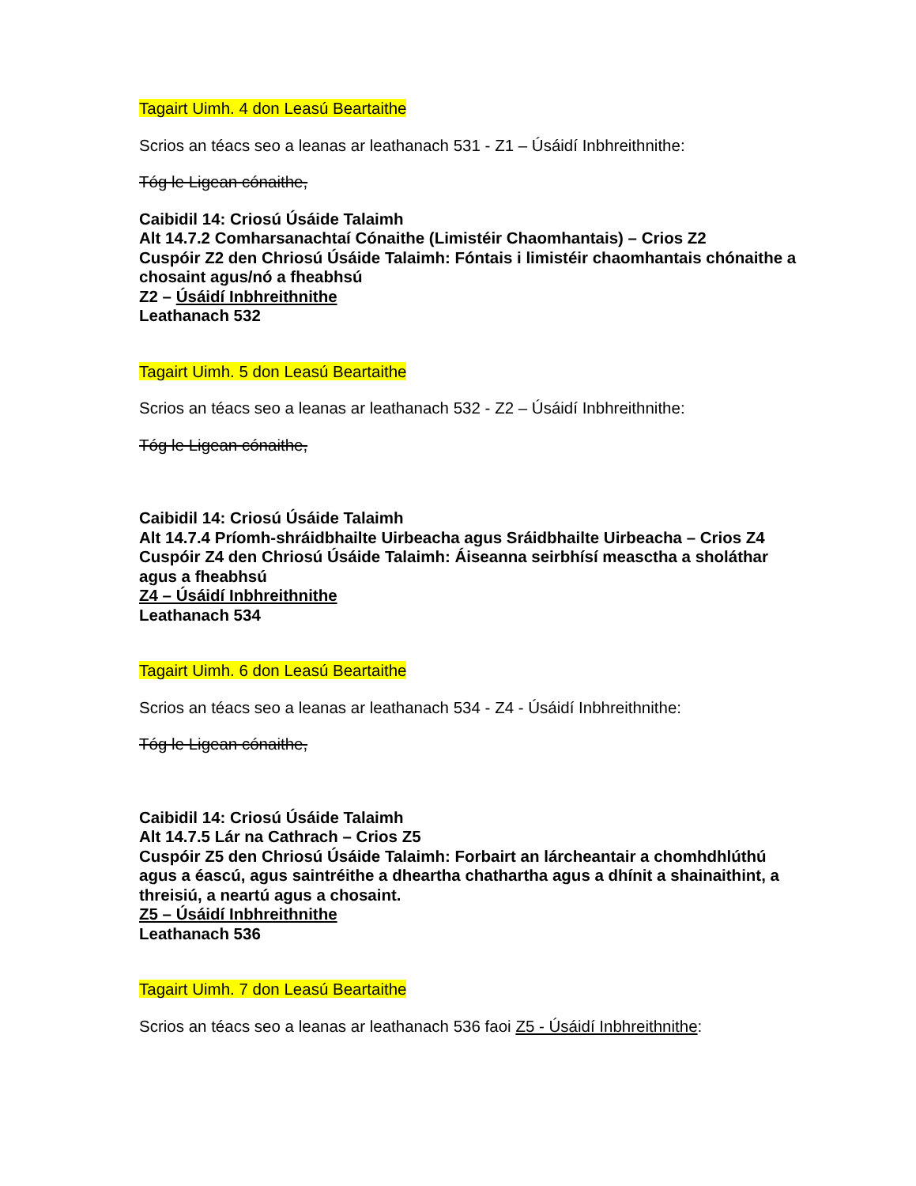Tagairt Uimh. 4 don Leasú Beartaithe
Scrios an téacs seo a leanas ar leathanach 531 - Z1 – Úsáidí Inbhreithnithe:
Tóg le Ligean cónaithe,
Caibidil 14: Criosú Úsáide Talaimh
Alt 14.7.2 Comharsanachtaí Cónaithe (Limistéir Chaomhantais) – Crios Z2
Cuspóir Z2 den Chriosú Úsáide Talaimh: Fóntais i limistéir chaomhantais chónaithe a chosaint agus/nó a fheabhsú
Z2 – Úsáidí Inbhreithnithe
Leathanach 532
Tagairt Uimh. 5 don Leasú Beartaithe
Scrios an téacs seo a leanas ar leathanach 532 - Z2 – Úsáidí Inbhreithnithe:
Tóg le Ligean cónaithe,
Caibidil 14: Criosú Úsáide Talaimh
Alt 14.7.4 Príomh-shráidbhailte Uirbeacha agus Sráidbhailte Uirbeacha – Crios Z4
Cuspóir Z4 den Chriosú Úsáide Talaimh: Áiseanna seirbhísí measctha a sholáthar agus a fheabhsú
Z4 – Úsáidí Inbhreithnithe
Leathanach 534
Tagairt Uimh. 6 don Leasú Beartaithe
Scrios an téacs seo a leanas ar leathanach 534 - Z4 - Úsáidí Inbhreithnithe:
Tóg le Ligean cónaithe,
Caibidil 14: Criosú Úsáide Talaimh
Alt 14.7.5 Lár na Cathrach – Crios Z5
Cuspóir Z5 den Chriosú Úsáide Talaimh: Forbairt an lárcheantair a chomhdhlúthú agus a éascú, agus saintréithe a dheartha chathartha agus a dhínit a shainaithint, a threisiú, a neartú agus a chosaint.
Z5 – Úsáidí Inbhreithnithe
Leathanach 536
Tagairt Uimh. 7 don Leasú Beartaithe
Scrios an téacs seo a leanas ar leathanach 536 faoi Z5 - Úsáidí Inbhreithnithe: